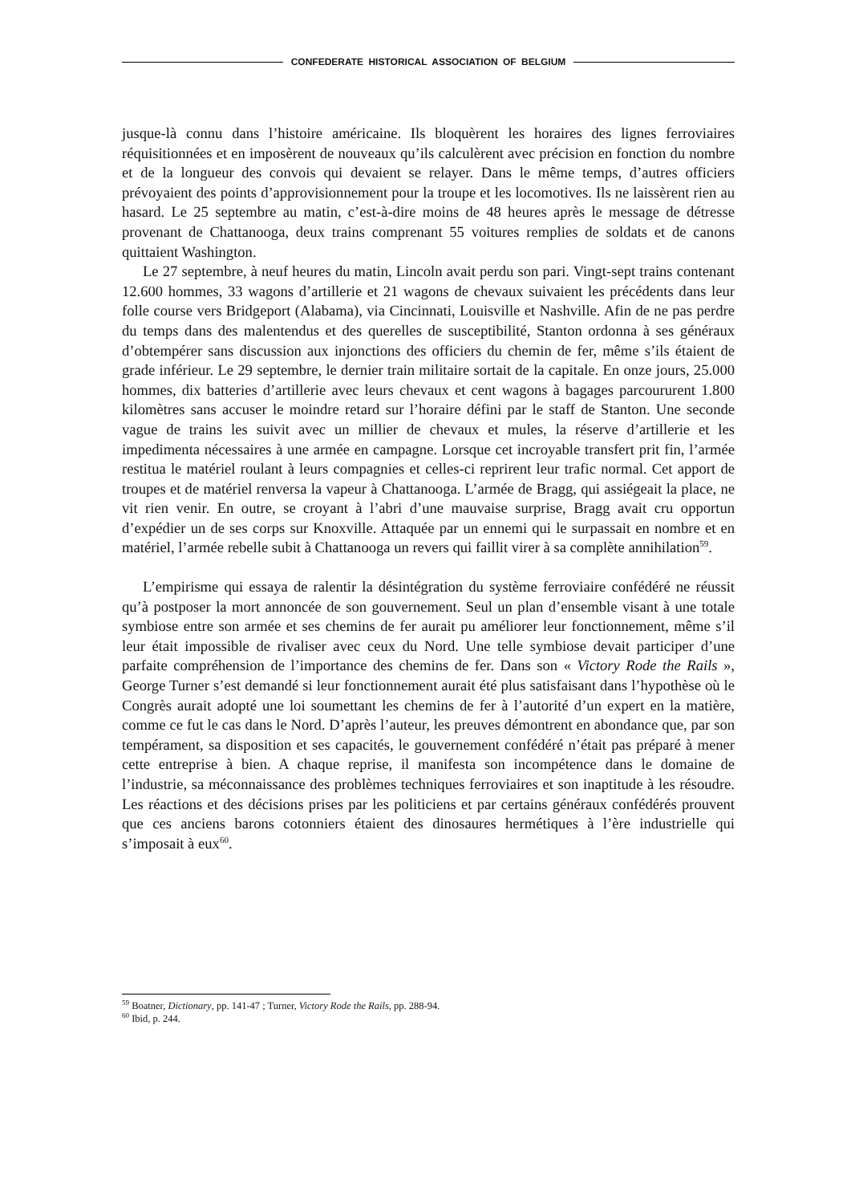CONFEDERATE HISTORICAL ASSOCIATION OF BELGIUM
jusque-là connu dans l’histoire américaine. Ils bloquèrent les horaires des lignes ferroviaires réquisitionnées et en imposèrent de nouveaux qu’ils calculèrent avec précision en fonction du nombre et de la longueur des convois qui devaient se relayer. Dans le même temps, d’autres officiers prévoyaient des points d’approvisionnement pour la troupe et les locomotives. Ils ne laissèrent rien au hasard. Le 25 septembre au matin, c’est-à-dire moins de 48 heures après le message de détresse provenant de Chattanooga, deux trains comprenant 55 voitures remplies de soldats et de canons quittaient Washington.
Le 27 septembre, à neuf heures du matin, Lincoln avait perdu son pari. Vingt-sept trains contenant 12.600 hommes, 33 wagons d’artillerie et 21 wagons de chevaux suivaient les précédents dans leur folle course vers Bridgeport (Alabama), via Cincinnati, Louisville et Nashville. Afin de ne pas perdre du temps dans des malentendus et des querelles de susceptibilité, Stanton ordonna à ses généraux d’obtempérer sans discussion aux injonctions des officiers du chemin de fer, même s’ils étaient de grade inférieur. Le 29 septembre, le dernier train militaire sortait de la capitale. En onze jours, 25.000 hommes, dix batteries d’artillerie avec leurs chevaux et cent wagons à bagages parcoururent 1.800 kilomètres sans accuser le moindre retard sur l’horaire défini par le staff de Stanton. Une seconde vague de trains les suivit avec un millier de chevaux et mules, la réserve d’artillerie et les impedimenta nécessaires à une armée en campagne. Lorsque cet incroyable transfert prit fin, l’armée restitua le matériel roulant à leurs compagnies et celles-ci reprirent leur trafic normal. Cet apport de troupes et de matériel renversa la vapeur à Chattanooga. L’armée de Bragg, qui assiégeait la place, ne vit rien venir. En outre, se croyant à l’abri d’une mauvaise surprise, Bragg avait cru opportun d’expédier un de ses corps sur Knoxville. Attaquée par un ennemi qui le surpassait en nombre et en matériel, l’armée rebelle subit à Chattanooga un revers qui faillit virer à sa complète annihilation<sup>59</sup>.
L’empirisme qui essaya de ralentir la désintégration du système ferroviaire confédéré ne réussit qu’à postposer la mort annoncée de son gouvernement. Seul un plan d’ensemble visant à une totale symbiose entre son armée et ses chemins de fer aurait pu améliorer leur fonctionnement, même s’il leur était impossible de rivaliser avec ceux du Nord. Une telle symbiose devait participer d’une parfaite compréhension de l’importance des chemins de fer. Dans son « Victory Rode the Rails », George Turner s’est demandé si leur fonctionnement aurait été plus satisfaisant dans l’hypothèse où le Congrès aurait adopté une loi soumettant les chemins de fer à l’autorité d’un expert en la matière, comme ce fut le cas dans le Nord. D’après l’auteur, les preuves démontrent en abondance que, par son tempérament, sa disposition et ses capacités, le gouvernement confédéré n’était pas préparé à mener cette entreprise à bien. A chaque reprise, il manifesta son incompétence dans le domaine de l’industrie, sa méconnaissance des problèmes techniques ferroviaires et son inaptitude à les résoudre. Les réactions et des décisions prises par les politiciens et par certains généraux confédérés prouvent que ces anciens barons cotonniers étaient des dinosaures hermétiques à l’ère industrielle qui s’imposait à eux<sup>60</sup>.
<sup>59</sup> Boatner, Dictionary, pp. 141-47 ; Turner, Victory Rode the Rails, pp. 288-94.
<sup>60</sup> Ibid, p. 244.